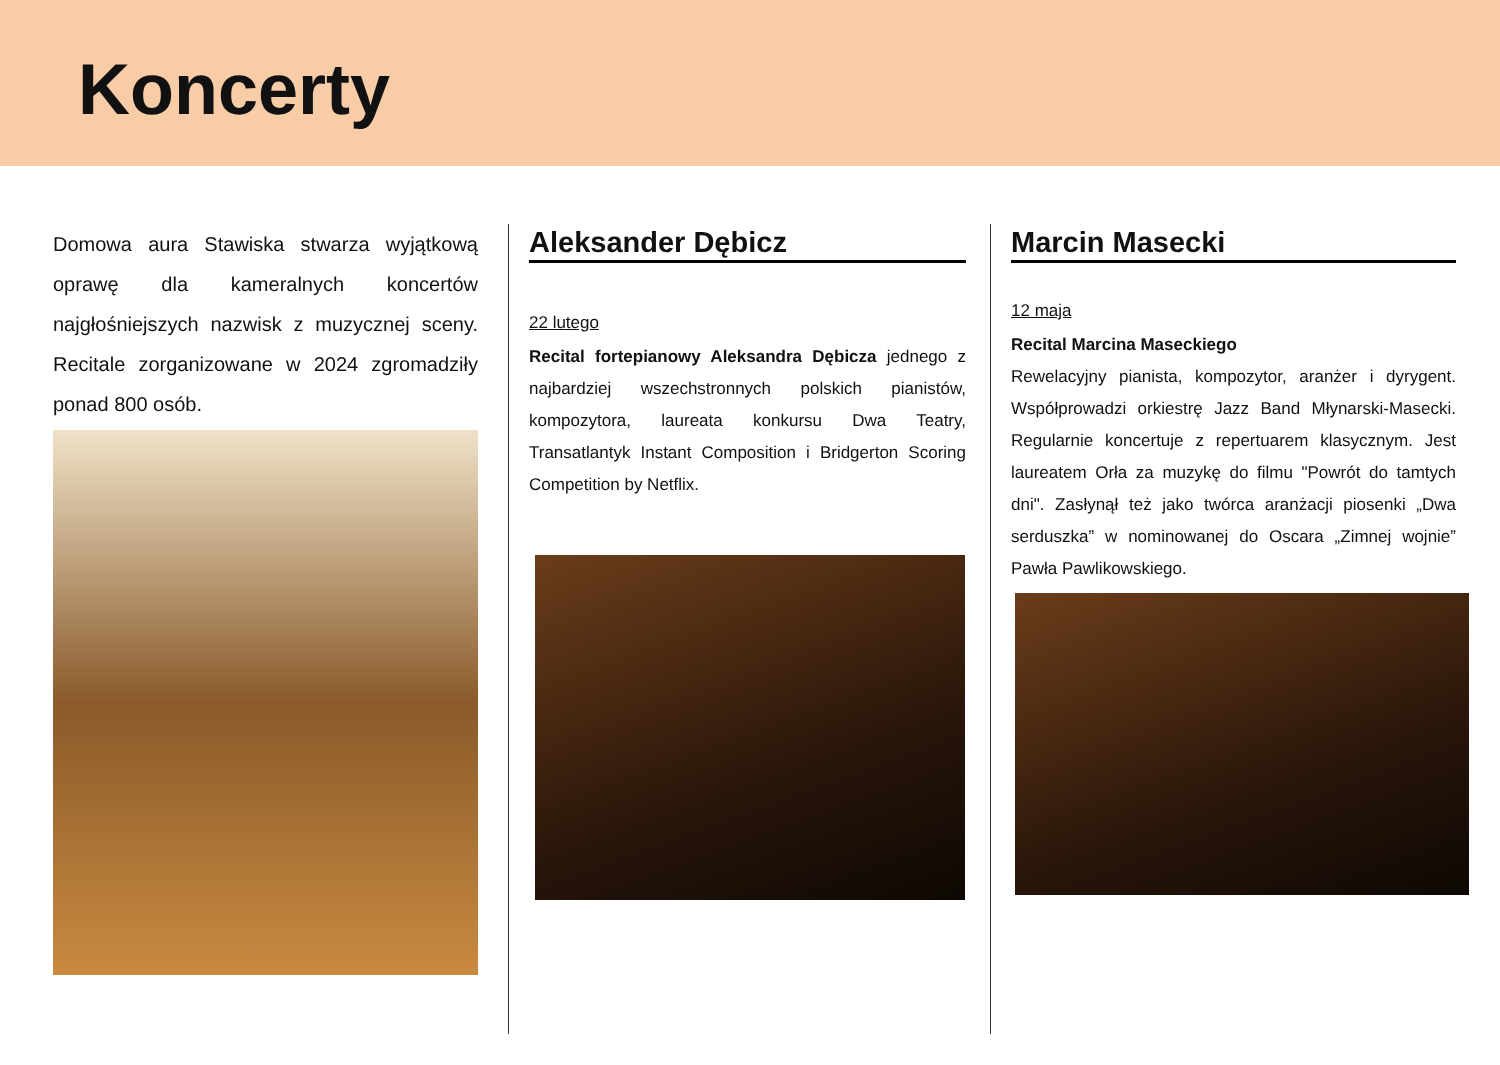Koncerty
Domowa aura Stawiska stwarza wyjątkową oprawę dla kameralnych koncertów najgłośniejszych nazwisk z muzycznej sceny. Recitale zorganizowane w 2024 zgromadziły ponad 800 osób.
Aleksander Dębicz
22 lutego
Recital fortepianowy Aleksandra Dębicza jednego z najbardziej wszechstronnych polskich pianistów, kompozytora, laureata konkursu Dwa Teatry, Transatlantyk Instant Composition i Bridgerton Scoring Competition by Netflix.
Marcin Masecki
12 maja
Recital Marcina Maseckiego
Rewelacyjny pianista, kompozytor, aranżer i dyrygent. Współprowadzi orkiestrę Jazz Band Młynarski-Masecki. Regularnie koncertuje z repertuarem klasycznym. Jest laureatem Orła za muzykę do filmu "Powrót do tamtych dni". Zasłynął też jako twórca aranżacji piosenki „Dwa serduszka” w nominowanej do Oscara „Zimnej wojnie” Pawła Pawlikowskiego.